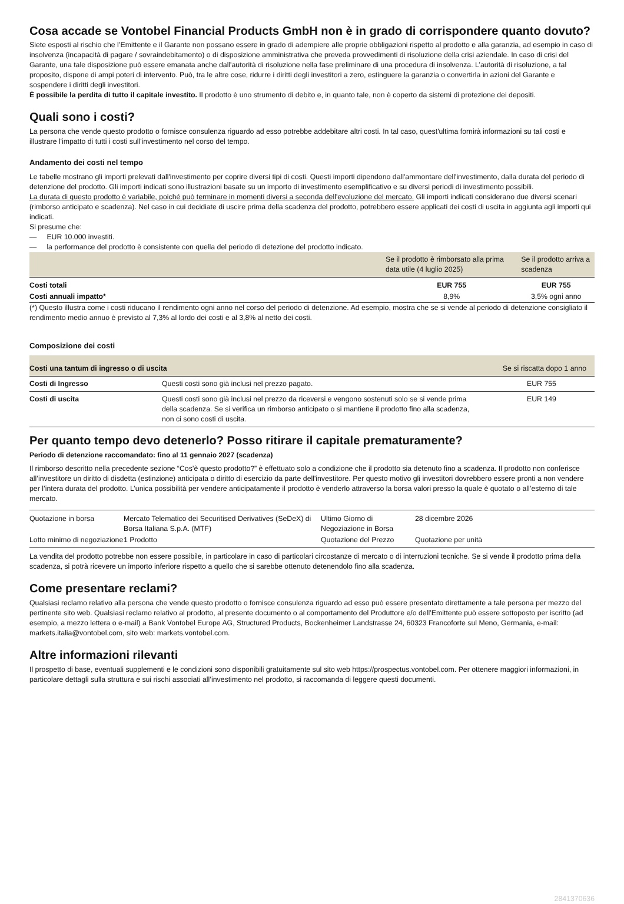Cosa accade se Vontobel Financial Products GmbH non è in grado di corrispondere quanto dovuto?
Siete esposti al rischio che l’Emittente e il Garante non possano essere in grado di adempiere alle proprie obbligazioni rispetto al prodotto e alla garanzia, ad esempio in caso di insolvenza (incapacità di pagare / sovraindebitamento) o di disposizione amministrativa che preveda provvedimenti di risoluzione della crisi aziendale. In caso di crisi del Garante, una tale disposizione può essere emanata anche dall'autorità di risoluzione nella fase preliminare di una procedura di insolvenza. L’autorità di risoluzione, a tal proposito, dispone di ampi poteri di intervento. Può, tra le altre cose, ridurre i diritti degli investitori a zero, estinguere la garanzia o convertirla in azioni del Garante e sospendere i diritti degli investitori.
È possibile la perdita di tutto il capitale investito. Il prodotto è uno strumento di debito e, in quanto tale, non è coperto da sistemi di protezione dei depositi.
Quali sono i costi?
La persona che vende questo prodotto o fornisce consulenza riguardo ad esso potrebbe addebitare altri costi. In tal caso, quest'ultima fornirà informazioni su tali costi e illustrare l'impatto di tutti i costi sull'investimento nel corso del tempo.
Andamento dei costi nel tempo
Le tabelle mostrano gli importi prelevati dall'investimento per coprire diversi tipi di costi. Questi importi dipendono dall'ammontare dell'investimento, dalla durata del periodo di detenzione del prodotto. Gli importi indicati sono illustrazioni basate su un importo di investimento esemplificativo e su diversi periodi di investimento possibili.
La durata di questo prodotto è variabile, poiché può terminare in momenti diversi a seconda dell'evoluzione del mercato. Gli importi indicati considerano due diversi scenari (rimborso anticipato e scadenza). Nel caso in cui decidiate di uscire prima della scadenza del prodotto, potrebbero essere applicati dei costi di uscita in aggiunta agli importi qui indicati.
Si presume che:
— EUR 10.000 investiti.
— la performance del prodotto è consistente con quella del periodo di detezione del prodotto indicato.
| | Se il prodotto è rimborsato alla prima data utile (4 luglio 2025) | Se il prodotto arriva a scadenza |
| --- | --- | --- |
| Costi totali | EUR 755 | EUR 755 |
| Costi annuali impatto* | 8,9% | 3,5% ogni anno |
(*) Questo illustra come i costi riducano il rendimento ogni anno nel corso del periodo di detenzione. Ad esempio, mostra che se si vende al periodo di detenzione consigliato il rendimento medio annuo è previsto al 7,3% al lordo dei costi e al 3,8% al netto dei costi.
Composizione dei costi
| Costi una tantum di ingresso o di uscita | | Se si riscatta dopo 1 anno |
| --- | --- | --- |
| Costi di Ingresso | Questi costi sono già inclusi nel prezzo pagato. | EUR 755 |
| Costi di uscita | Questi costi sono già inclusi nel prezzo da riceversi e vengono sostenuti solo se si vende prima della scadenza. Se si verifica un rimborso anticipato o si mantiene il prodotto fino alla scadenza, non ci sono costi di uscita. | EUR 149 |
Per quanto tempo devo detenerlo? Posso ritirare il capitale prematuramente?
Periodo di detenzione raccomandato: fino al 11 gennaio 2027 (scadenza)
Il rimborso descritto nella precedente sezione “Cos’è questo prodotto?” è effettuato solo a condizione che il prodotto sia detenuto fino a scadenza. Il prodotto non conferisce all’investitore un diritto di disdetta (estinzione) anticipata o diritto di esercizio da parte dell'investitore. Per questo motivo gli investitori dovrebbero essere pronti a non vendere per l’intera durata del prodotto. L’unica possibilità per vendere anticipatamente il prodotto è venderlo attraverso la borsa valori presso la quale è quotato o all’esterno di tale mercato.
| Quotazione in borsa | Mercato Telematico dei Securitised Derivatives (SeDeX) di Borsa Italiana S.p.A. (MTF) | Ultimo Giorno di Negoziazione in Borsa | 28 dicembre 2026 |
| Lotto minimo di negoziazione | 1 Prodotto | Quotazione del Prezzo | Quotazione per unità |
La vendita del prodotto potrebbe non essere possibile, in particolare in caso di particolari circostanze di mercato o di interruzioni tecniche. Se si vende il prodotto prima della scadenza, si potrà ricevere un importo inferiore rispetto a quello che si sarebbe ottenuto detenendolo fino alla scadenza.
Come presentare reclami?
Qualsiasi reclamo relativo alla persona che vende questo prodotto o fornisce consulenza riguardo ad esso può essere presentato direttamente a tale persona per mezzo del pertinente sito web. Qualsiasi reclamo relativo al prodotto, al presente documento o al comportamento del Produttore e/o dell’Emittente può essere sottoposto per iscritto (ad esempio, a mezzo lettera o e-mail) a Bank Vontobel Europe AG, Structured Products, Bockenheimer Landstrasse 24, 60323 Francoforte sul Meno, Germania, e-mail: markets.italia@vontobel.com, sito web: markets.vontobel.com.
Altre informazioni rilevanti
Il prospetto di base, eventuali supplementi e le condizioni sono disponibili gratuitamente sul sito web https://prospectus.vontobel.com. Per ottenere maggiori informazioni, in particolare dettagli sulla struttura e sui rischi associati all’investimento nel prodotto, si raccomanda di leggere questi documenti.
2841370636